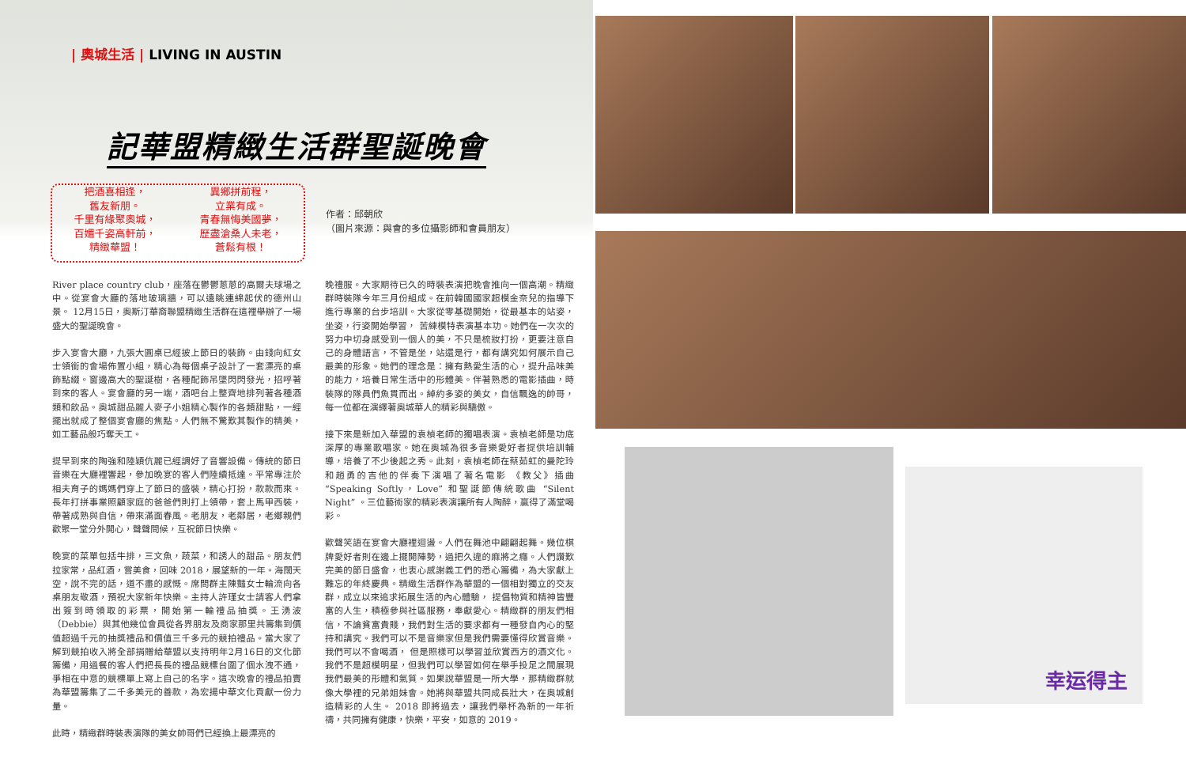| 奧城生活 | LIVING IN AUSTIN
記華盟精緻生活群聖誕晚會
把酒喜相逢，
舊友新朋。
千里有緣聚奧城，
百媚千姿高軒前，
精緻華盟！
異鄉拼前程，
立業有成。
青春無悔美國夢，
歷盡滄桑人未老，
蒼鬆有根！
作者：邱朝欣
（圖片來源：與會的多位攝影師和會員朋友）
River place country club，座落在鬱鬱蔥蔥的高爾夫球場之中。從宴會大廳的落地玻璃牆，可以遠眺連綿起伏的德州山景。 12月15日，奧斯汀華裔聯盟精緻生活群在這裡舉辦了一場盛大的聖誕晚會。
步入宴會大廳，九張大圓桌已經披上節日的裝飾。由錢向紅女士領銜的會場佈置小組，精心為每個桌子設計了一套漂亮的桌飾點綴。窗邊高大的聖誕樹，各種配飾吊墜閃閃發光，招呼著到來的客人。宴會廳的另一端，酒吧台上整齊地排列著各種酒類和飲品。奧城甜品麗人麥子小姐精心製作的各類甜點，一經擺出就成了整個宴會廳的焦點。人們無不驚歎其製作的精美，如工藝品般巧奪天工。
提早到來的陶強和陸穎伉麗已經調好了音響設備。傳統的節日音樂在大廳裡響起，參加晚宴的客人們陸續抵達。平常專注於相夫育子的媽媽們穿上了節日的盛裝，精心打扮，款款而來。長年打拼事業照顧家庭的爸爸們則打上領帶，套上馬甲西裝，帶著成熟與自信，帶來滿面春風。老朋友，老鄰居，老鄉親們歡聚一堂分外開心，聲聲問候，互祝節日快樂。
晚宴的菜單包括牛排，三文魚，蔬菜，和誘人的甜品。朋友們拉家常，品紅酒，嘗美食，回味 2018，展望新的一年。海闊天空，說不完的話，道不盡的感慨。席間群主陳豔女士輪流向各桌朋友敬酒，預祝大家新年快樂。主持人許瑾女士請客人們拿出簽到時領取的彩票，開始第一輪禮品抽獎。王湧波（Debbie）與其他幾位會員從各界朋友及商家那里共籌集到價值超過千元的抽獎禮品和價值三千多元的競拍禮品。當大家了解到競拍收入將全部捐贈給華盟以支持明年2月16日的文化節籌備，用過餐的客人們把長長的禮品競標台圍了個水洩不通，爭相在中意的競標單上寫上自己的名字。這次晚會的禮品拍賣為華盟籌集了二千多美元的善款，為宏揚中華文化貢獻一份力量。
此時，精緻群時裝表演隊的美女帥哥們已經換上最漂亮的
晚禮服。大家期待已久的時裝表演把晚會推向一個高潮。精緻群時裝隊今年三月份組成。在前韓國國家超模金奈兒的指導下進行專業的台步培訓。大家從零基礎開始，從最基本的站姿，坐姿，行姿開始學習， 苦練模特表演基本功。她們在一次次的努力中切身感受到一個人的美，不只是梳妝打扮，更要注意自己的身體語言，不管是坐，站還是行，都有講究如何展示自己最美的形象。她們的理念是：擁有熱愛生活的心，提升品味美的能力，培養日常生活中的形體美。伴著熟悉的電影插曲，時裝隊的隊員們魚貫而出。綽約多姿的美女，自信飄逸的帥哥，每一位都在演繹著奧城華人的精彩與驕傲。
接下來是新加入華盟的袁楨老師的獨唱表演。袁楨老師是功底深厚的專業歌唱家。她在奧城為很多音樂愛好者提供培訓輔導，培養了不少後起之秀。此刻，袁楨老師在蔡茹虹的曼陀玲和趙勇的吉他的伴奏下演唱了著名電影 《教父》插曲 “Speaking Softly，Love” 和聖誕節傳統歌曲 “Silent Night” 。三位藝術家的精彩表演讓所有人陶醉，贏得了滿堂喝彩。
歡聲笑語在宴會大廳裡迴盪。人們在舞池中翩翩起舞。幾位棋牌愛好者則在邊上擺開陣勢，過把久違的麻將之癮。人們讚歎完美的節日盛會，也衷心感謝義工們的悉心籌備，為大家獻上難忘的年終慶典。精緻生活群作為華盟的一個相對獨立的交友群，成立以來追求拓展生活的內心體驗， 提倡物質和精神皆豐富的人生，積極參與社區服務，奉獻愛心。精緻群的朋友們相信，不論貧富貴賤，我們對生活的要求都有一種發自內心的堅持和講究。我們可以不是音樂家但是我們需要懂得欣賞音樂。我們可以不會喝酒， 但是照樣可以學習並欣賞西方的酒文化。我們不是超模明星，但我們可以學習如何在舉手投足之間展現我們最美的形體和氣質。如果說華盟是一所大學，那精緻群就像大學裡的兄弟姐妹會。她將與華盟共同成長壯大，在奧城創造精彩的人生。 2018 即將過去，讓我們舉杯為新的一年祈禱，共同擁有健康，快樂，平安，如意的 2019。
幸运得主